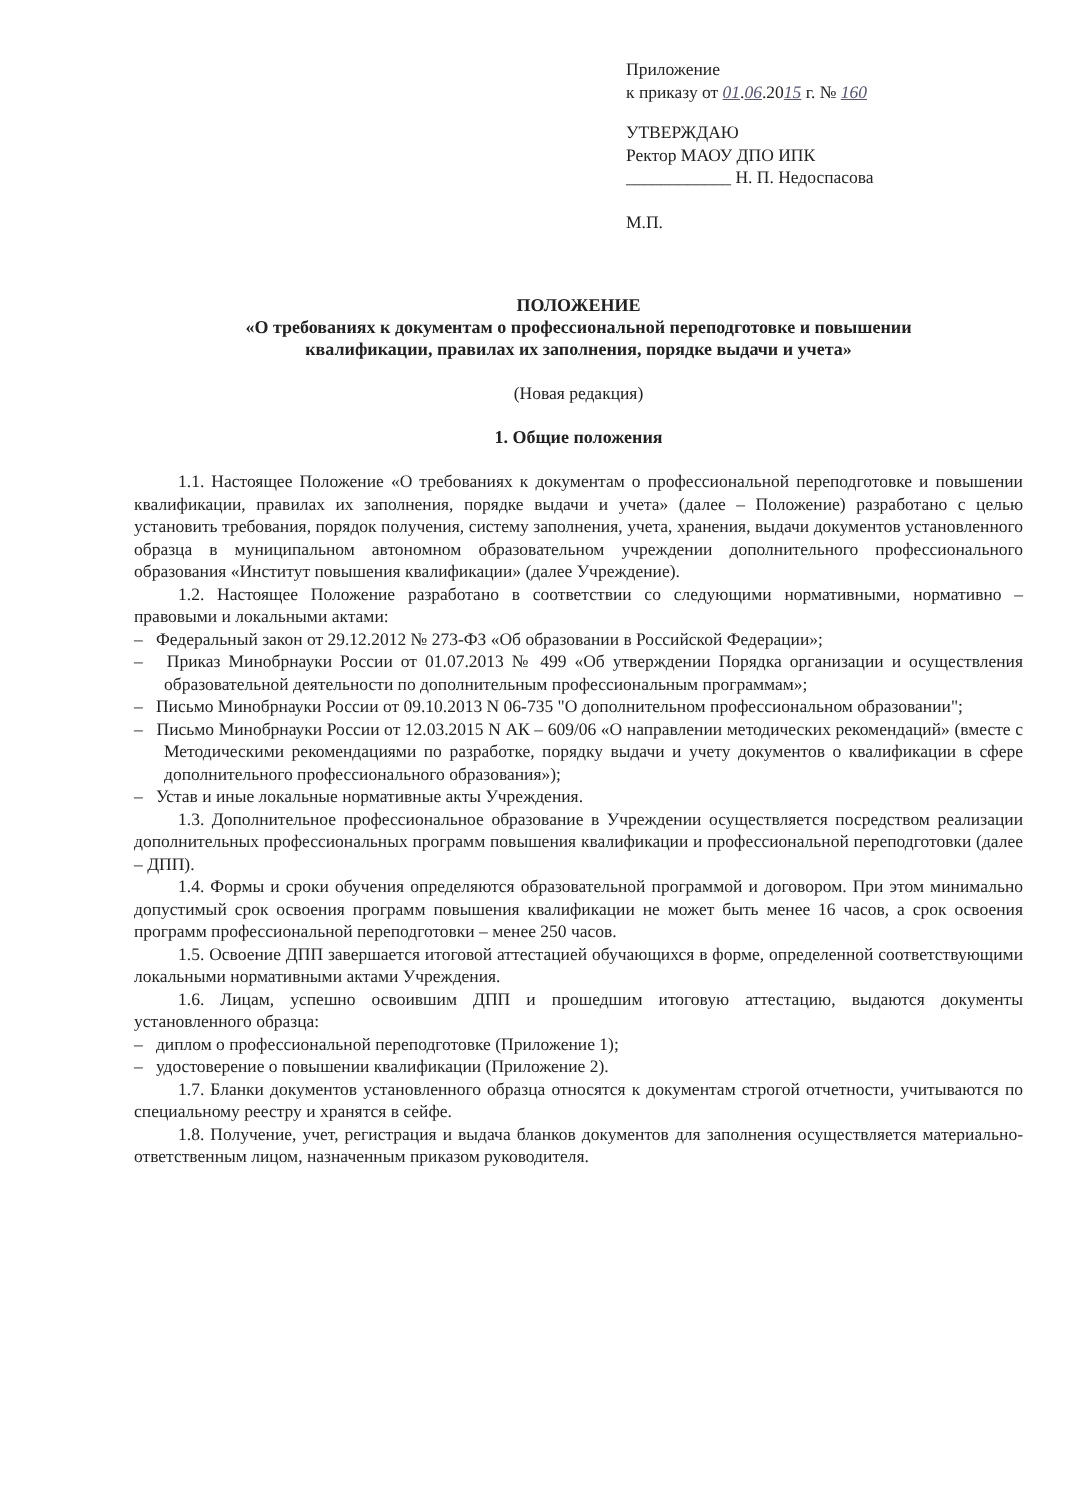Приложение
к приказу от 01.06.2015 г. № 160
УТВЕРЖДАЮ
Ректор МАОУ ДПО ИПК
____________ Н. П. Недоспасова
М.П.
ПОЛОЖЕНИЕ
«О требованиях к документам о профессиональной переподготовке и повышении
квалификации, правилах их заполнения, порядке выдачи и учета»
(Новая редакция)
1. Общие положения
1.1. Настоящее Положение «О требованиях к документам о профессиональной переподготовке и повышении квалификации, правилах их заполнения, порядке выдачи и учета» (далее – Положение) разработано с целью установить требования, порядок получения, систему заполнения, учета, хранения, выдачи документов установленного образца в муниципальном автономном образовательном учреждении дополнительного профессионального образования «Институт повышения квалификации» (далее Учреждение).
1.2. Настоящее Положение разработано в соответствии со следующими нормативными, нормативно – правовыми и локальными актами:
– Федеральный закон от 29.12.2012 № 273-ФЗ «Об образовании в Российской Федерации»;
– Приказ Минобрнауки России от 01.07.2013 № 499 «Об утверждении Порядка организации и осуществления образовательной деятельности по дополнительным профессиональным программам»;
– Письмо Минобрнауки России от 09.10.2013 N 06-735 "О дополнительном профессиональном образовании";
– Письмо Минобрнауки России от 12.03.2015 N АК – 609/06 «О направлении методических рекомендаций» (вместе с Методическими рекомендациями по разработке, порядку выдачи и учету документов о квалификации в сфере дополнительного профессионального образования»);
– Устав и иные локальные нормативные акты Учреждения.
1.3. Дополнительное профессиональное образование в Учреждении осуществляется посредством реализации дополнительных профессиональных программ повышения квалификации и профессиональной переподготовки (далее – ДПП).
1.4. Формы и сроки обучения определяются образовательной программой и договором. При этом минимально допустимый срок освоения программ повышения квалификации не может быть менее 16 часов, а срок освоения программ профессиональной переподготовки – менее 250 часов.
1.5. Освоение ДПП завершается итоговой аттестацией обучающихся в форме, определенной соответствующими локальными нормативными актами Учреждения.
1.6. Лицам, успешно освоившим ДПП и прошедшим итоговую аттестацию, выдаются документы установленного образца:
– диплом о профессиональной переподготовке (Приложение 1);
– удостоверение о повышении квалификации (Приложение 2).
1.7. Бланки документов установленного образца относятся к документам строгой отчетности, учитываются по специальному реестру и хранятся в сейфе.
1.8. Получение, учет, регистрация и выдача бланков документов для заполнения осуществляется материально-ответственным лицом, назначенным приказом руководителя.